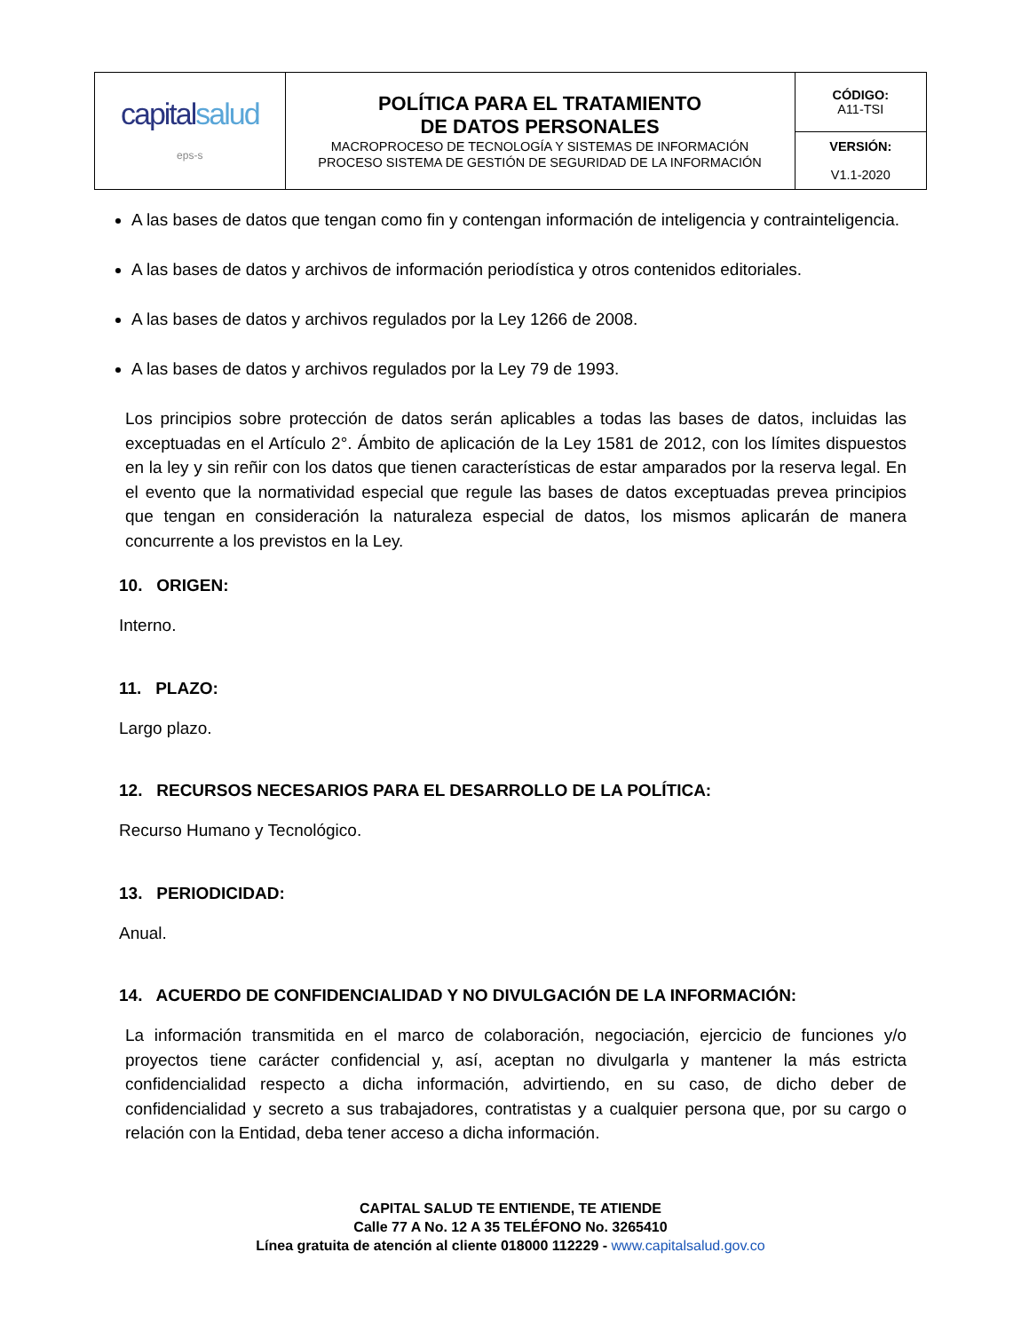| capital salud eps-s | POLÍTICA PARA EL TRATAMIENTO DE DATOS PERSONALES MACROPROCESO DE TECNOLOGÍA Y SISTEMAS DE INFORMACIÓN PROCESO SISTEMA DE GESTIÓN DE SEGURIDAD DE LA INFORMACIÓN | CÓDIGO: A11-TSI |
| | | VERSIÓN: V1.1-2020 |
A las bases de datos que tengan como fin y contengan información de inteligencia y contrainteligencia.
A las bases de datos y archivos de información periodística y otros contenidos editoriales.
A las bases de datos y archivos regulados por la Ley 1266 de 2008.
A las bases de datos y archivos regulados por la Ley 79 de 1993.
Los principios sobre protección de datos serán aplicables a todas las bases de datos, incluidas las exceptuadas en el Artículo 2°. Ámbito de aplicación de la Ley 1581 de 2012, con los límites dispuestos en la ley y sin reñir con los datos que tienen características de estar amparados por la reserva legal. En el evento que la normatividad especial que regule las bases de datos exceptuadas prevea principios que tengan en consideración la naturaleza especial de datos, los mismos aplicarán de manera concurrente a los previstos en la Ley.
10. ORIGEN:
Interno.
11. PLAZO:
Largo plazo.
12. RECURSOS NECESARIOS PARA EL DESARROLLO DE LA POLÍTICA:
Recurso Humano y Tecnológico.
13. PERIODICIDAD:
Anual.
14. ACUERDO DE CONFIDENCIALIDAD Y NO DIVULGACIÓN DE LA INFORMACIÓN:
La información transmitida en el marco de colaboración, negociación, ejercicio de funciones y/o proyectos tiene carácter confidencial y, así, aceptan no divulgarla y mantener la más estricta confidencialidad respecto a dicha información, advirtiendo, en su caso, de dicho deber de confidencialidad y secreto a sus trabajadores, contratistas y a cualquier persona que, por su cargo o relación con la Entidad, deba tener acceso a dicha información.
CAPITAL SALUD TE ENTIENDE, TE ATIENDE
Calle 77 A No. 12 A 35 TELÉFONO No. 3265410
Línea gratuita de atención al cliente 018000 112229 - www.capitalsalud.gov.co